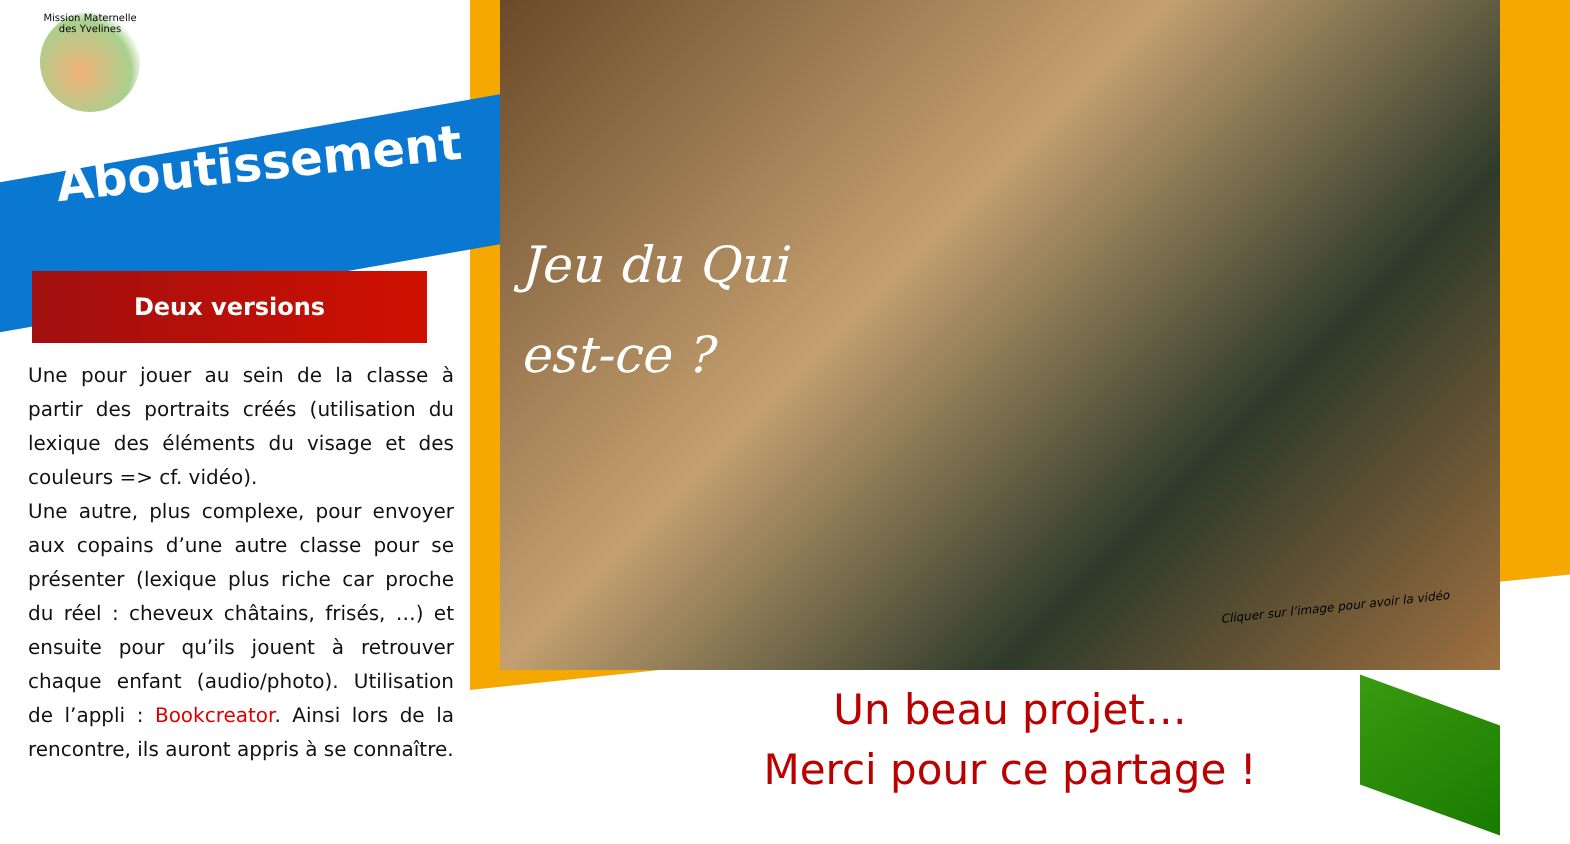Mission Maternelle des Yvelines
Aboutissement
Deux versions
Une pour jouer au sein de la classe à partir des portraits créés (utilisation du lexique des éléments du visage et des couleurs => cf. vidéo).
Une autre, plus complexe, pour envoyer aux copains d’une autre classe pour se présenter (lexique plus riche car proche du réel : cheveux châtains, frisés, …) et ensuite pour qu’ils jouent à retrouver chaque enfant (audio/photo). Utilisation de l’appli : Bookcreator. Ainsi lors de la rencontre, ils auront appris à se connaître.
Jeu du Qui
est-ce ?
Cliquer sur l’image pour avoir la vidéo
Un beau projet…
Merci pour ce partage !